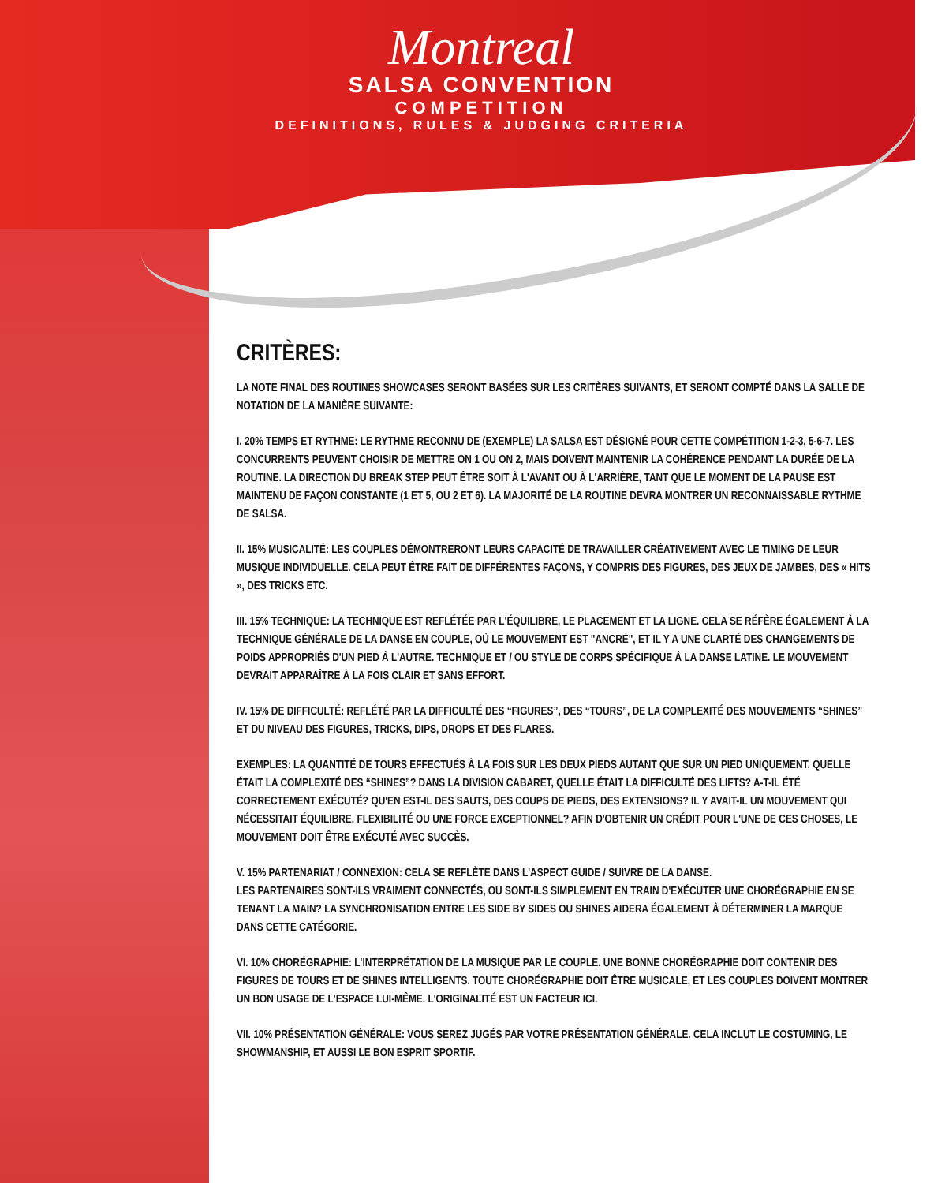Montreal
SALSA CONVENTION
COMPETITION
DEFINITIONS, RULES & JUDGING CRITERIA
CRITÈRES:
LA NOTE FINAL DES ROUTINES SHOWCASES SERONT BASÉES SUR LES CRITÈRES SUIVANTS, ET SERONT COMPTÉ DANS LA SALLE DE NOTATION DE LA MANIÈRE SUIVANTE:
I. 20% TEMPS ET RYTHME: LE RYTHME RECONNU DE (EXEMPLE) LA SALSA EST DÉSIGNÉ POUR CETTE COMPÉTITION 1-2-3, 5-6-7. LES CONCURRENTS PEUVENT CHOISIR DE METTRE ON 1 OU ON 2, MAIS DOIVENT MAINTENIR LA COHÉRENCE PENDANT LA DURÉE DE LA ROUTINE. LA DIRECTION DU BREAK STEP PEUT ÊTRE SOIT À L'AVANT OU À L'ARRIÈRE, TANT QUE LE MOMENT DE LA PAUSE EST MAINTENU DE FAÇON CONSTANTE (1 ET 5, OU 2 ET 6). LA MAJORITÉ DE LA ROUTINE DEVRA MONTRER UN RECONNAISSABLE RYTHME DE SALSA.
II. 15% MUSICALITÉ: LES COUPLES DÉMONTRERONT LEURS CAPACITÉ DE TRAVAILLER CRÉATIVEMENT AVEC LE TIMING DE LEUR MUSIQUE INDIVIDUELLE. CELA PEUT ÊTRE FAIT DE DIFFÉRENTES FAÇONS, Y COMPRIS DES FIGURES, DES JEUX DE JAMBES, DES « HITS », DES TRICKS ETC.
III. 15% TECHNIQUE: LA TECHNIQUE EST REFLÉTÉE PAR L'ÉQUILIBRE, LE PLACEMENT ET LA LIGNE. CELA SE RÉFÈRE ÉGALEMENT À LA TECHNIQUE GÉNÉRALE DE LA DANSE EN COUPLE, OÙ LE MOUVEMENT EST "ANCRÉ", ET IL Y A UNE CLARTÉ DES CHANGEMENTS DE POIDS APPROPRIÉS D'UN PIED À L'AUTRE. TECHNIQUE ET / OU STYLE DE CORPS SPÉCIFIQUE À LA DANSE LATINE. LE MOUVEMENT DEVRAIT APPARAÎTRE À LA FOIS CLAIR ET SANS EFFORT.
IV. 15% DE DIFFICULTÉ: REFLÉTÉ PAR LA DIFFICULTÉ DES “FIGURES”, DES “TOURS”, DE LA COMPLEXITÉ DES MOUVEMENTS “SHINES” ET DU NIVEAU DES FIGURES, TRICKS, DIPS, DROPS ET DES FLARES.
EXEMPLES: LA QUANTITÉ DE TOURS EFFECTUÉS À LA FOIS SUR LES DEUX PIEDS AUTANT QUE SUR UN PIED UNIQUEMENT. QUELLE ÉTAIT LA COMPLEXITÉ DES “SHINES”? DANS LA DIVISION CABARET, QUELLE ÉTAIT LA DIFFICULTÉ DES LIFTS? A-T-IL ÉTÉ CORRECTEMENT EXÉCUTÉ? QU'EN EST-IL DES SAUTS, DES COUPS DE PIEDS, DES EXTENSIONS? IL Y AVAIT-IL UN MOUVEMENT QUI NÉCESSITAIT ÉQUILIBRE, FLEXIBILITÉ OU UNE FORCE EXCEPTIONNEL? AFIN D'OBTENIR UN CRÉDIT POUR L'UNE DE CES CHOSES, LE MOUVEMENT DOIT ÊTRE EXÉCUTÉ AVEC SUCCÈS.
V. 15% PARTENARIAT / CONNEXION: CELA SE REFLÈTE DANS L'ASPECT GUIDE / SUIVRE DE LA DANSE.
LES PARTENAIRES SONT-ILS VRAIMENT CONNECTÉS, OU SONT-ILS SIMPLEMENT EN TRAIN D'EXÉCUTER UNE CHORÉGRAPHIE EN SE TENANT LA MAIN? LA SYNCHRONISATION ENTRE LES SIDE BY SIDES OU SHINES AIDERA ÉGALEMENT À DÉTERMINER LA MARQUE DANS CETTE CATÉGORIE.
VI. 10% CHORÉGRAPHIE: L'INTERPRÉTATION DE LA MUSIQUE PAR LE COUPLE. UNE BONNE CHORÉGRAPHIE DOIT CONTENIR DES FIGURES DE TOURS ET DE SHINES INTELLIGENTS. TOUTE CHORÉGRAPHIE DOIT ÊTRE MUSICALE, ET LES COUPLES DOIVENT MONTRER UN BON USAGE DE L'ESPACE LUI-MÊME. L'ORIGINALITÉ EST UN FACTEUR ICI.
VII. 10% PRÉSENTATION GÉNÉRALE: VOUS SEREZ JUGÉS PAR VOTRE PRÉSENTATION GÉNÉRALE. CELA INCLUT LE COSTUMING, LE SHOWMANSHIP, ET AUSSI LE BON ESPRIT SPORTIF.